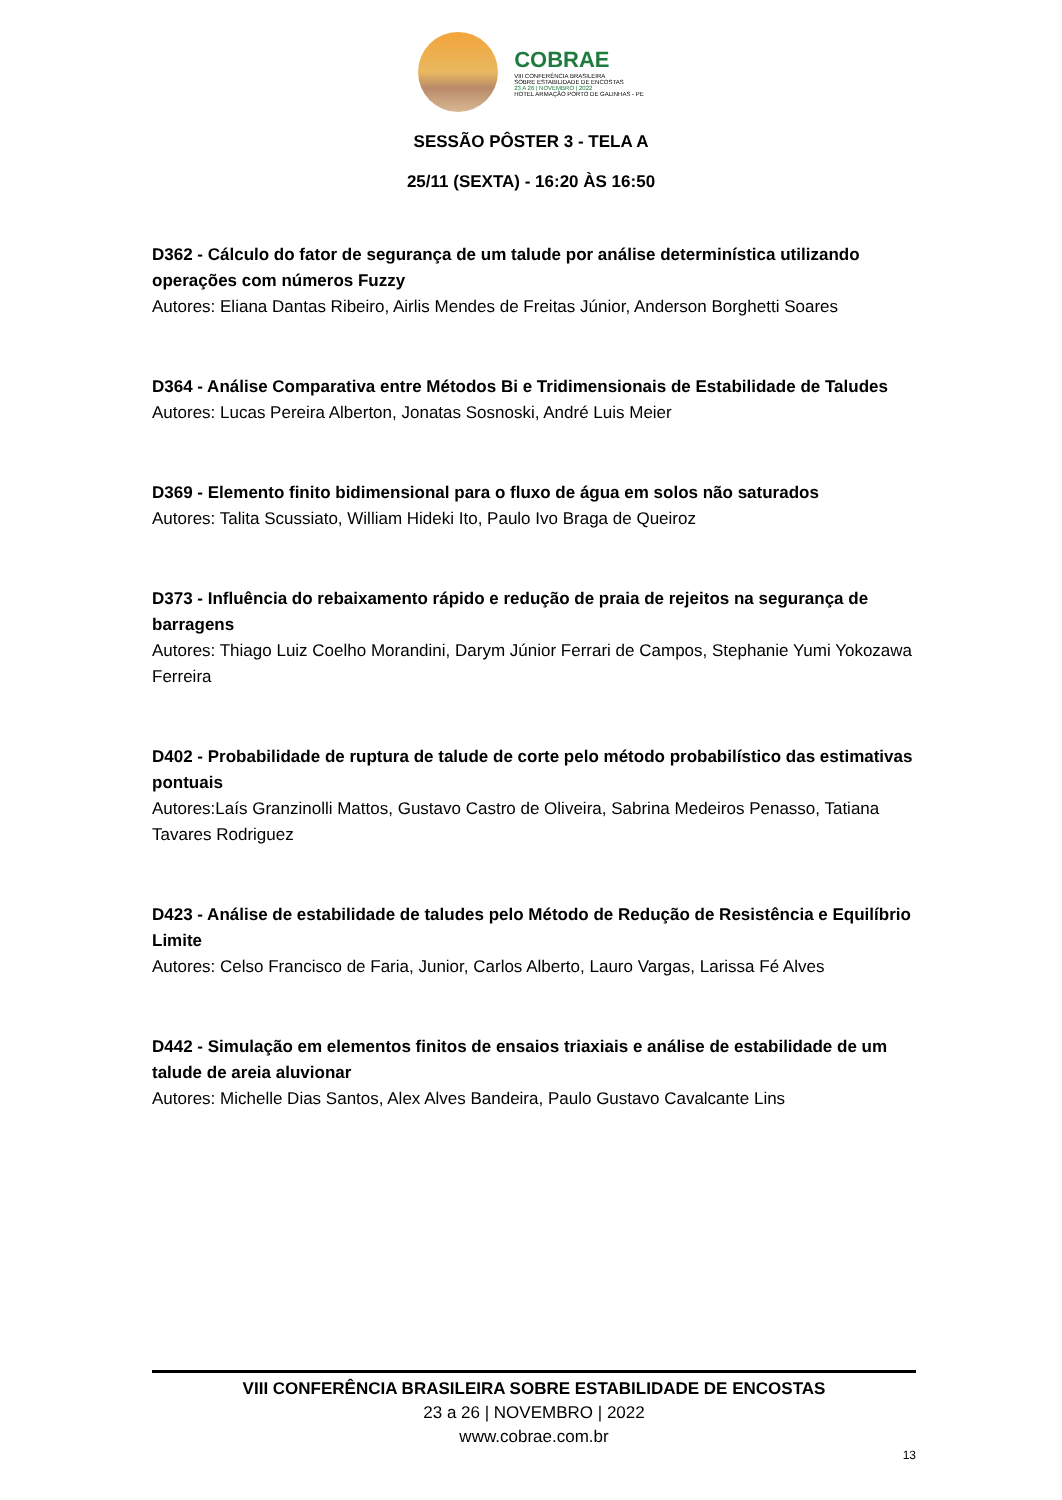COBRAE
VIII CONFERÊNCIA BRASILEIRA
SOBRE ESTABILIDADE DE ENCOSTAS
23 A 26 | NOVEMBRO | 2022
HOTEL ARMAÇÃO PORTO DE GALINHAS - PE
SESSÃO PÔSTER 3 - TELA A
25/11 (SEXTA) - 16:20 ÀS 16:50
D362 - Cálculo do fator de segurança de um talude por análise determinística utilizando operações com números Fuzzy
Autores: Eliana Dantas Ribeiro, Airlis Mendes de Freitas Júnior, Anderson Borghetti Soares
D364 - Análise Comparativa entre Métodos Bi e Tridimensionais de Estabilidade de Taludes
Autores: Lucas Pereira Alberton, Jonatas Sosnoski, André Luis Meier
D369 - Elemento finito bidimensional para o fluxo de água em solos não saturados
Autores: Talita Scussiato, William Hideki Ito, Paulo Ivo Braga de Queiroz
D373 - Influência do rebaixamento rápido e redução de praia de rejeitos na segurança de barragens
Autores: Thiago Luiz Coelho Morandini, Darym Júnior Ferrari de Campos, Stephanie Yumi Yokozawa Ferreira
D402 - Probabilidade de ruptura de talude de corte pelo método probabilístico das estimativas pontuais
Autores:Laís Granzinolli Mattos, Gustavo Castro de Oliveira, Sabrina Medeiros Penasso, Tatiana Tavares Rodriguez
D423 - Análise de estabilidade de taludes pelo Método de Redução de Resistência e Equilíbrio Limite
Autores: Celso Francisco de Faria, Junior, Carlos Alberto, Lauro Vargas, Larissa Fé Alves
D442 - Simulação em elementos finitos de ensaios triaxiais e análise de estabilidade de um talude de areia aluvionar
Autores: Michelle Dias Santos, Alex Alves Bandeira, Paulo Gustavo Cavalcante Lins
VIII CONFERÊNCIA BRASILEIRA SOBRE ESTABILIDADE DE ENCOSTAS
23 a 26 | NOVEMBRO | 2022
www.cobrae.com.br
13